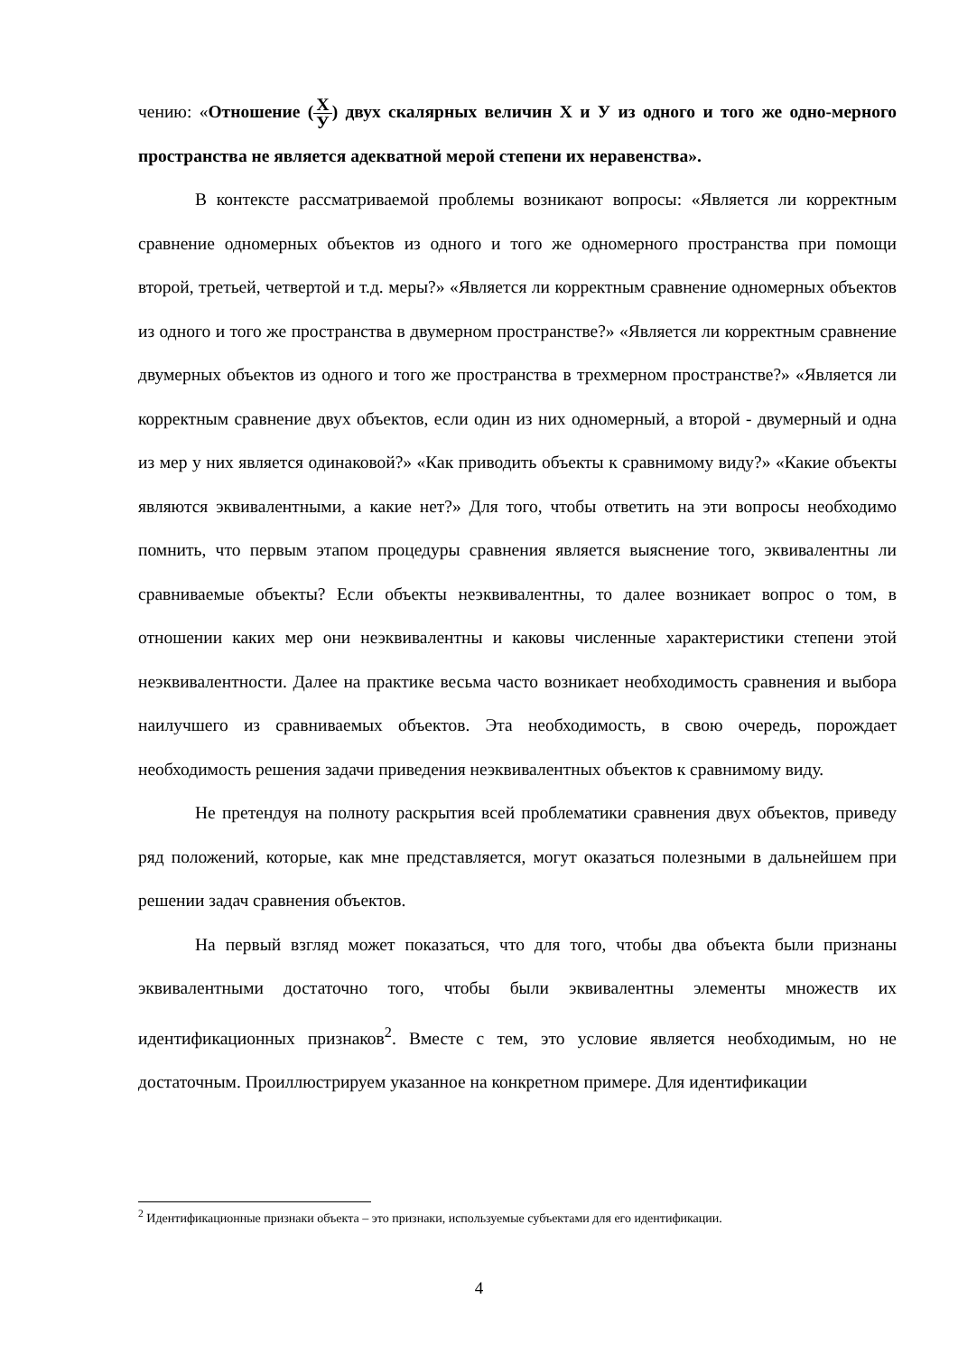чению: «Отношение (X У) двух скалярных величин X и У из одного и того же одно-мерного пространства не является адекватной мерой степени их неравенства».
В контексте рассматриваемой проблемы возникают вопросы: «Является ли корректным сравнение одномерных объектов из одного и того же одномерного пространства при помощи второй, третьей, четвертой и т.д. меры?» «Является ли корректным сравнение одномерных объектов из одного и того же пространства в двумерном пространстве?» «Является ли корректным сравнение двумерных объектов из одного и того же пространства в трехмерном пространстве?» «Является ли корректным сравнение двух объектов, если один из них одномерный, а второй - двумерный и одна из мер у них является одинаковой?» «Как приводить объекты к сравнимому виду?» «Какие объекты являются эквивалентными, а какие нет?» Для того, чтобы ответить на эти вопросы необходимо помнить, что первым этапом процедуры сравнения является выяснение того, эквивалентны ли сравниваемые объекты? Если объекты неэквивалентны, то далее возникает вопрос о том, в отношении каких мер они неэквивалентны и каковы численные характеристики степени этой неэквивалентности. Далее на практике весьма часто возникает необходимость сравнения и выбора наилучшего из сравниваемых объектов. Эта необходимость, в свою очередь, порождает необходимость решения задачи приведения неэквивалентных объектов к сравнимому виду.
Не претендуя на полноту раскрытия всей проблематики сравнения двух объектов, приведу ряд положений, которые, как мне представляется, могут оказаться полезными в дальнейшем при решении задач сравнения объектов.
На первый взгляд может показаться, что для того, чтобы два объекта были признаны эквивалентными достаточно того, чтобы были эквивалентны элементы множеств их идентификационных признаков<sup>2</sup>. Вместе с тем, это условие является необходимым, но не достаточным. Проиллюстрируем указанное на конкретном примере. Для идентификации
<sup>2</sup> Идентификационные признаки объекта – это признаки, используемые субъектами для его идентификации.
4